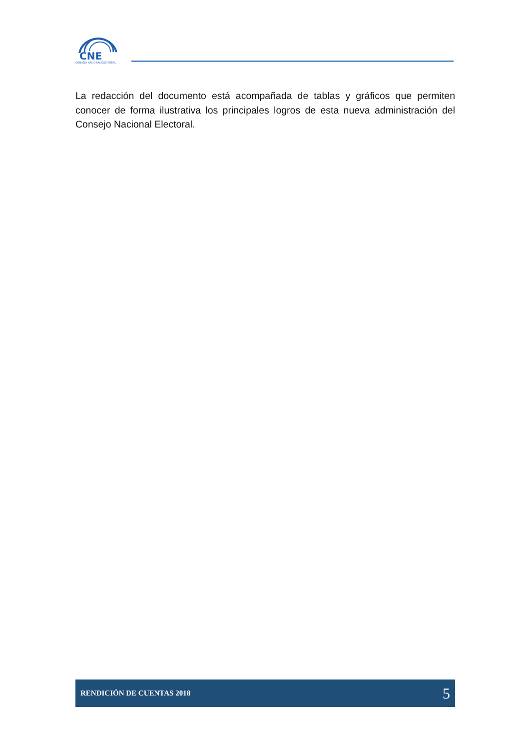CNE
CONSEJO NACIONAL ELECTORAL
La redacción del documento está acompañada de tablas y gráficos que permiten conocer de forma ilustrativa los principales logros de esta nueva administración del Consejo Nacional Electoral.
RENDICIÓN DE CUENTAS 2018 5